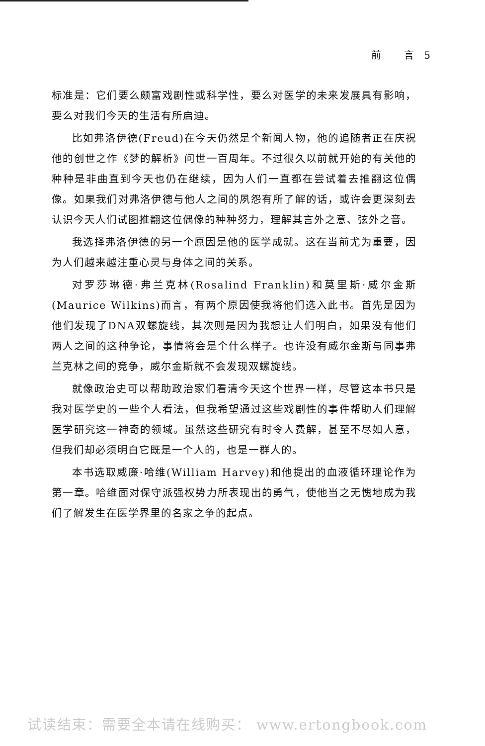前 言5
标准是：它们要么颇富戏剧性或科学性，要么对医学的未来发展具有影响，要么对我们今天的生活有所启迪。
比如弗洛伊德(Freud)在今天仍然是个新闻人物，他的追随者正在庆祝他的创世之作《梦的解析》问世一百周年。不过很久以前就开始的有关他的种种是非曲直到今天也仍在继续，因为人们一直都在尝试着去推翻这位偶像。如果我们对弗洛伊德与他人之间的夙怨有所了解的话，或许会更深刻去认识今天人们试图推翻这位偶像的种种努力，理解其言外之意、弦外之音。
我选择弗洛伊德的另一个原因是他的医学成就。这在当前尤为重要，因为人们越来越注重心灵与身体之间的关系。
对罗莎琳德·弗兰克林(Rosalind Franklin)和莫里斯·威尔金斯(Maurice Wilkins)而言，有两个原因使我将他们选入此书。首先是因为他们发现了DNA双螺旋线，其次则是因为我想让人们明白，如果没有他们两人之间的这种争论，事情将会是个什么样子。也许没有威尔金斯与同事弗兰克林之间的竞争，威尔金斯就不会发现双螺旋线。
就像政治史可以帮助政治家们看清今天这个世界一样，尽管这本书只是我对医学史的一些个人看法，但我希望通过这些戏剧性的事件帮助人们理解医学研究这一神奇的领域。虽然这些研究有时令人费解，甚至不尽如人意，但我们却必须明白它既是一个人的，也是一群人的。
本书选取威廉·哈维(William Harvey)和他提出的血液循环理论作为第一章。哈维面对保守派强权势力所表现出的勇气，使他当之无愧地成为我们了解发生在医学界里的名家之争的起点。
试读结束：需要全本请在线购买： www.ertongbook.com